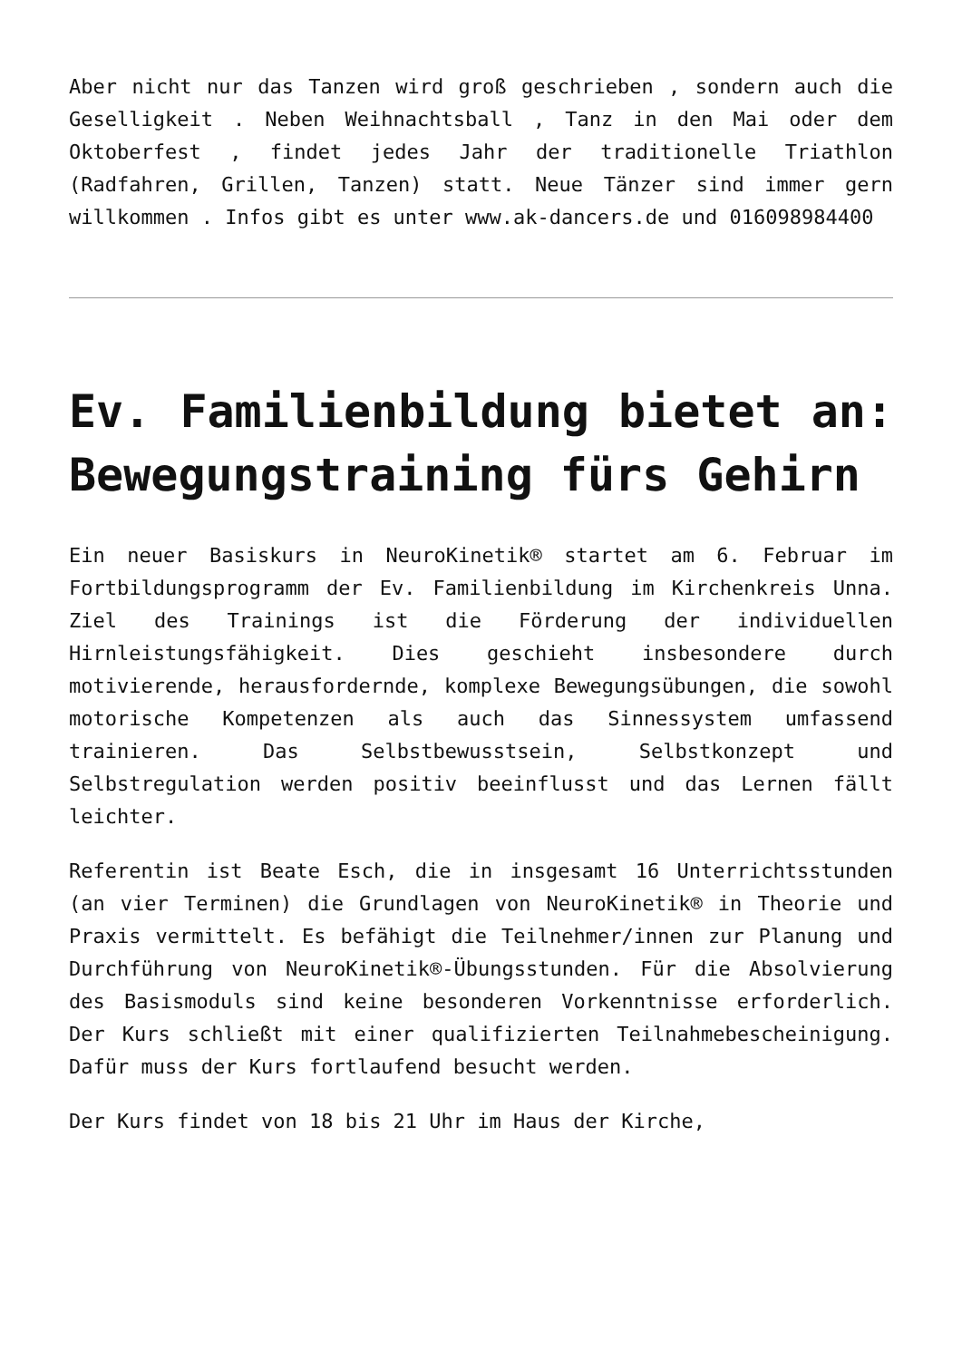Aber nicht nur das Tanzen wird groß geschrieben , sondern auch die Geselligkeit . Neben Weihnachtsball , Tanz in den Mai oder dem Oktoberfest , findet jedes Jahr der traditionelle Triathlon (Radfahren, Grillen, Tanzen) statt. Neue Tänzer sind immer gern willkommen . Infos gibt es unter www.ak-dancers.de und 016098984400
Ev. Familienbildung bietet an: Bewegungstraining fürs Gehirn
Ein neuer Basiskurs in NeuroKinetik® startet am 6. Februar im Fortbildungsprogramm der Ev. Familienbildung im Kirchenkreis Unna. Ziel des Trainings ist die Förderung der individuellen Hirnleistungsfähigkeit. Dies geschieht insbesondere durch motivierende, herausfordernde, komplexe Bewegungsübungen, die sowohl motorische Kompetenzen als auch das Sinnessystem umfassend trainieren. Das Selbstbewusstsein, Selbstkonzept und Selbstregulation werden positiv beeinflusst und das Lernen fällt leichter.
Referentin ist Beate Esch, die in insgesamt 16 Unterrichtsstunden (an vier Terminen) die Grundlagen von NeuroKinetik® in Theorie und Praxis vermittelt. Es befähigt die Teilnehmer/innen zur Planung und Durchführung von NeuroKinetik®-Übungsstunden. Für die Absolvierung des Basismoduls sind keine besonderen Vorkenntnisse erforderlich. Der Kurs schließt mit einer qualifizierten Teilnahmebescheinigung. Dafür muss der Kurs fortlaufend besucht werden.
Der Kurs findet von 18 bis 21 Uhr im Haus der Kirche,